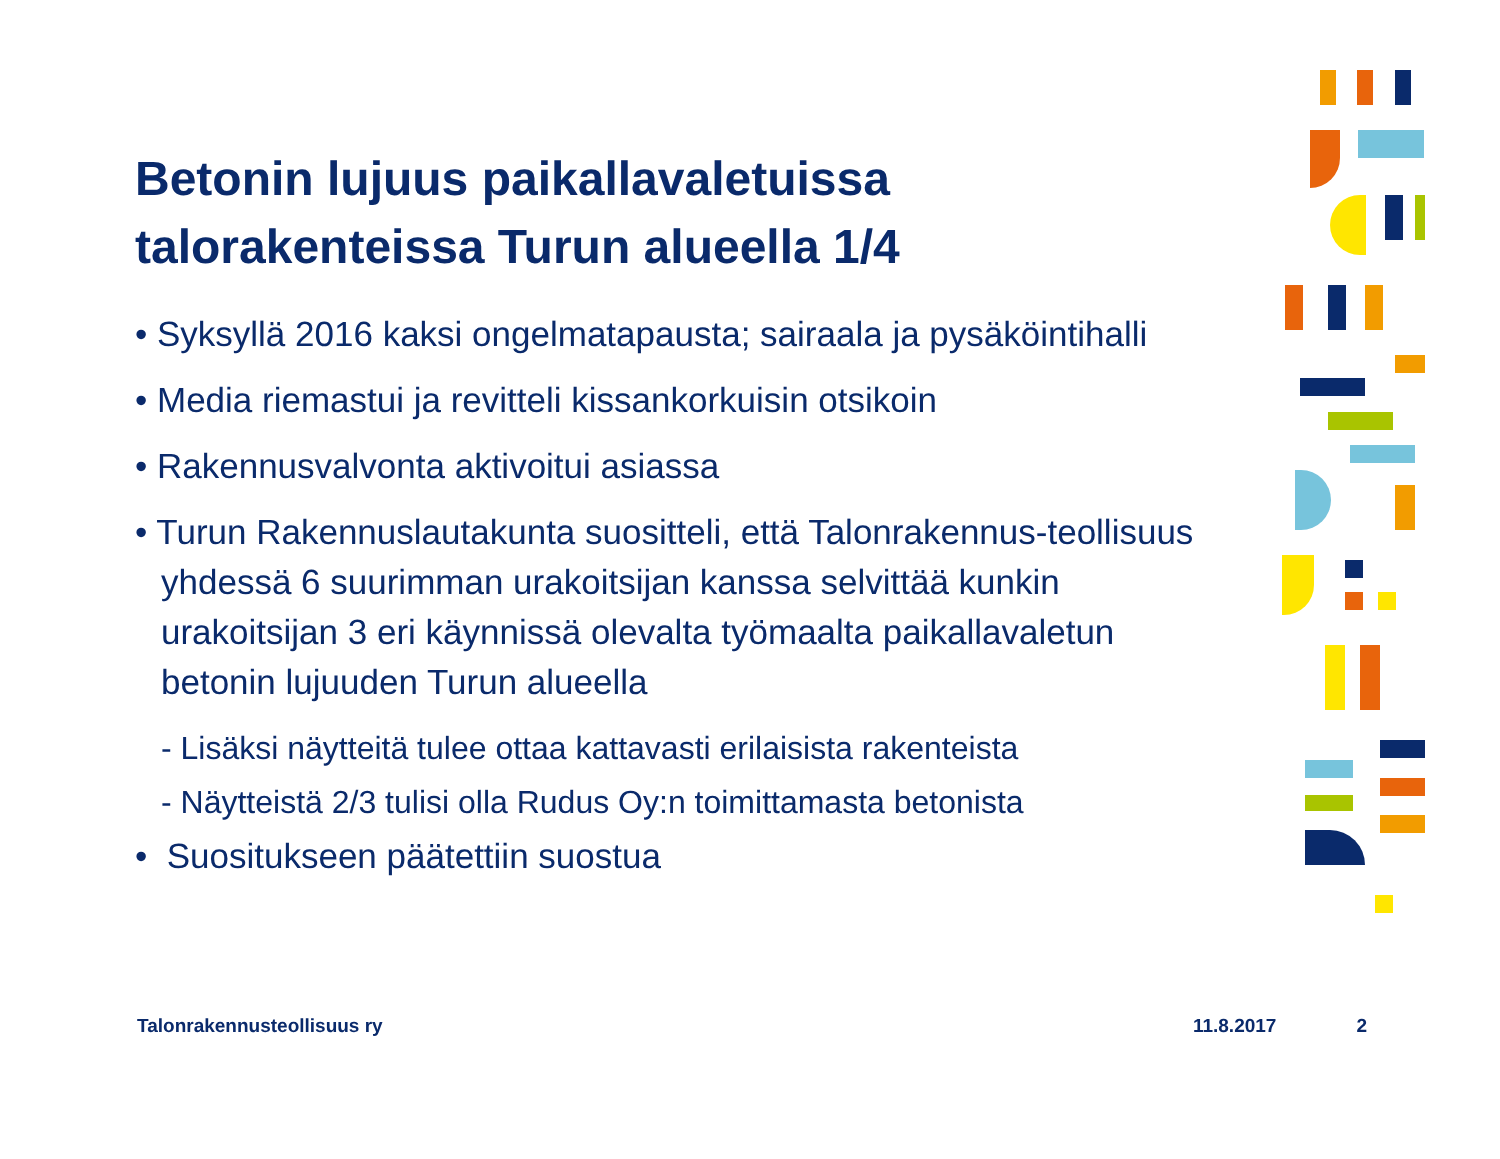Betonin lujuus paikallavaletuissa talorakenteissa Turun alueella 1/4
• Syksyllä 2016 kaksi ongelmatapausta; sairaala ja pysäköintihalli
• Media riemastui ja revitteli kissankorkuisin otsikoin
• Rakennusvalvonta aktivoitui asiassa
• Turun Rakennuslautakunta suositteli, että Talonrakennus-teollisuus yhdessä 6 suurimman urakoitsijan kanssa selvittää kunkin urakoitsijan 3 eri käynnissä olevalta työmaalta paikallavaletun betonin lujuuden Turun alueella
- Lisäksi näytteitä tulee ottaa kattavasti erilaisista rakenteista
- Näytteistä 2/3 tulisi olla Rudus Oy:n toimittamasta betonista
• Suositukseen päätettiin suostua
Talonrakennusteollisuus ry 11.8.2017 2